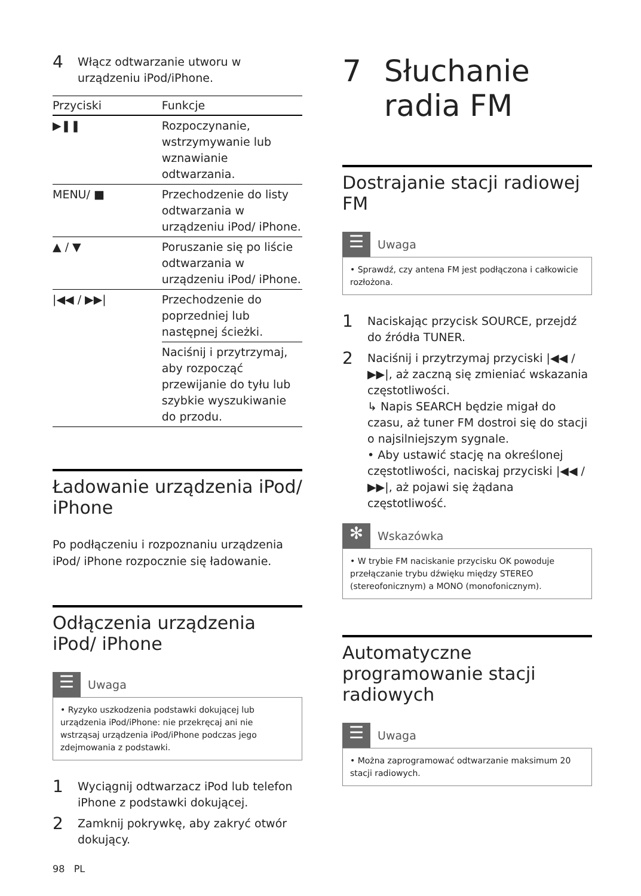4
Włącz odtwarzanie utworu w urządzeniu iPod/iPhone.
| Przyciski | Funkcje |
| --- | --- |
| ▶❚❚ | Rozpoczynanie, wstrzymywanie lub wznawianie odtwarzania. |
| MENU/ ■ | Przechodzenie do listy odtwarzania w urządzeniu iPod/ iPhone. |
| ▲ / ▼ | Poruszanie się po liście odtwarzania w urządzeniu iPod/ iPhone. |
| /◀◀ / ▶▶/ | Przechodzenie do poprzedniej lub następnej ścieżki. |
| | Naciśnij i przytrzymaj, aby rozpocząć przewijanie do tyłu lub szybkie wyszukiwanie do przodu. |
Ładowanie urządzenia iPod/ iPhone
Po podłączeniu i rozpoznaniu urządzenia iPod/ iPhone rozpocznie się ładowanie.
Odłączenia urządzenia iPod/ iPhone
☰
Uwaga
• Ryzyko uszkodzenia podstawki dokującej lub urządzenia iPod/iPhone: nie przekręcaj ani nie wstrząsaj urządzenia iPod/iPhone podczas jego zdejmowania z podstawki.
1
Wyciągnij odtwarzacz iPod lub telefon iPhone z podstawki dokującej.
2
Zamknij pokrywkę, aby zakryć otwór dokujący.
7 Słuchanie radia FM
Dostrajanie stacji radiowej FM
☰
Uwaga
• Sprawdź, czy antena FM jest podłączona i całkowicie rozłożona.
1
Naciskając przycisk SOURCE, przejdź do źródła TUNER.
2
Naciśnij i przytrzymaj przyciski |◀◀ / ▶▶|, aż zaczną się zmieniać wskazania częstotliwości.
↳ Napis SEARCH będzie migał do czasu, aż tuner FM dostroi się do stacji o najsilniejszym sygnale.
• Aby ustawić stację na określonej częstotliwości, naciskaj przyciski |◀◀ / ▶▶|, aż pojawi się żądana częstotliwość.
✻
Wskazówka
• W trybie FM naciskanie przycisku OK powoduje przełączanie trybu dźwięku między STEREO (stereofonicznym) a MONO (monofonicznym).
Automatyczne programowanie stacji radiowych
☰
Uwaga
• Można zaprogramować odtwarzanie maksimum 20 stacji radiowych.
98 PL